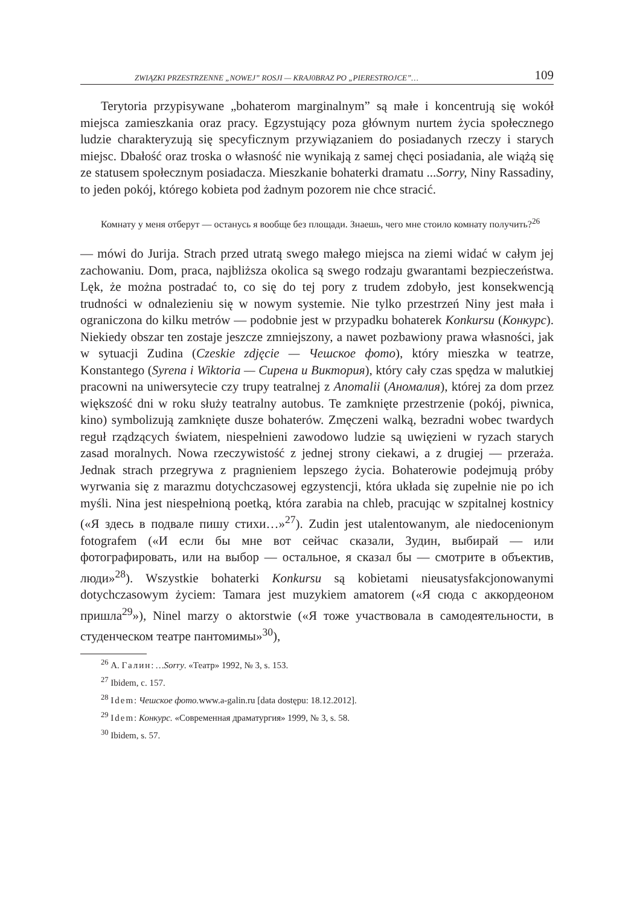ZWIĄZKI PRZESTRZENNE „NOWEJ” ROSJI — KRAJ0BRAZ PO „PIERESTROJCE”… 109
Terytoria przypisywane „bohaterom marginalnym” są małe i koncentrują się wokół miejsca zamieszkania oraz pracy. Egzystujący poza głównym nurtem życia społecznego ludzie charakteryzują się specyficznym przywiązaniem do posiadanych rzeczy i starych miejsc. Dbałość oraz troska o własność nie wynikają z samej chęci posiadania, ale wiążą się ze statusem społecznym posiadacza. Mieszkanie bohaterki dramatu ...Sorry, Niny Rassadiny, to jeden pokój, którego kobieta pod żadnym pozorem nie chce stracić.
Комнату у меня отберут — останусь я вообще без площади. Знаешь, чего мне стоило комнату получить?<sup>26</sup>
— mówi do Jurija. Strach przed utratą swego małego miejsca na ziemi widać w całym jej zachowaniu. Dom, praca, najbliższa okolica są swego rodzaju gwarantami bezpieczeństwa. Lęk, że można postradać to, co się do tej pory z trudem zdobyło, jest konsekwencją trudności w odnalezieniu się w nowym systemie. Nie tylko przestrzeń Niny jest mała i ograniczona do kilku metrów — podobnie jest w przypadku bohaterek Konkursu (Конкурс). Niekiedy obszar ten zostaje jeszcze zmniejszony, a nawet pozbawiony prawa własności, jak w sytuacji Zudina (Czeskie zdjęcie — Чешское фото), który mieszka w teatrze, Konstantego (Syrena i Wiktoria — Сирена и Виктория), który cały czas spędza w malutkiej pracowni na uniwersytecie czy trupy teatralnej z Anomalii (Аномалия), której za dom przez większość dni w roku służy teatralny autobus. Te zamknięte przestrzenie (pokój, piwnica, kino) symbolizują zamknięte dusze bohaterów. Zmęczeni walką, bezradni wobec twardych reguł rządzących światem, niespełnieni zawodowo ludzie są uwięzieni w ryzach starych zasad moralnych. Nowa rzeczywistość z jednej strony ciekawi, a z drugiej — przeraża. Jednak strach przegrywa z pragnieniem lepszego życia. Bohaterowie podejmują próby wyrwania się z marazmu dotychczasowej egzystencji, która układa się zupełnie nie po ich myśli. Nina jest niespełnioną poetką, która zarabia na chleb, pracując w szpitalnej kostnicy («Я здесь в подвале пишу стихи…»<sup>27</sup>). Zudin jest utalentowanym, ale niedocenionym fotografem («И если бы мне вот сейчас сказали, Зудин, выбирай — или фотографировать, или на выбор — остальное, я сказал бы — смотрите в объектив, люди»<sup>28</sup>). Wszystkie bohaterki Konkursu są kobietami nieusatysfakcjonowanymi dotychczasowym życiem: Tamara jest muzykiem amatorem («Я сюда с аккордеоном пришла<sup>29</sup>»), Ninel marzy o aktorstwie («Я тоже участвовала в самодеятельности, в студенческом театре пантомимы»<sup>30</sup>),
<sup>26</sup> А. Галин: …Sorry. «Театр» 1992, № 3, s. 153.
<sup>27</sup> Ibidem, c. 157.
<sup>28</sup> Idem: Чешское фото. www.a-galin.ru [data dostępu: 18.12.2012].
<sup>29</sup> Idem: Конкурс. «Современная драматургия» 1999, № 3, s. 58.
<sup>30</sup> Ibidem, s. 57.